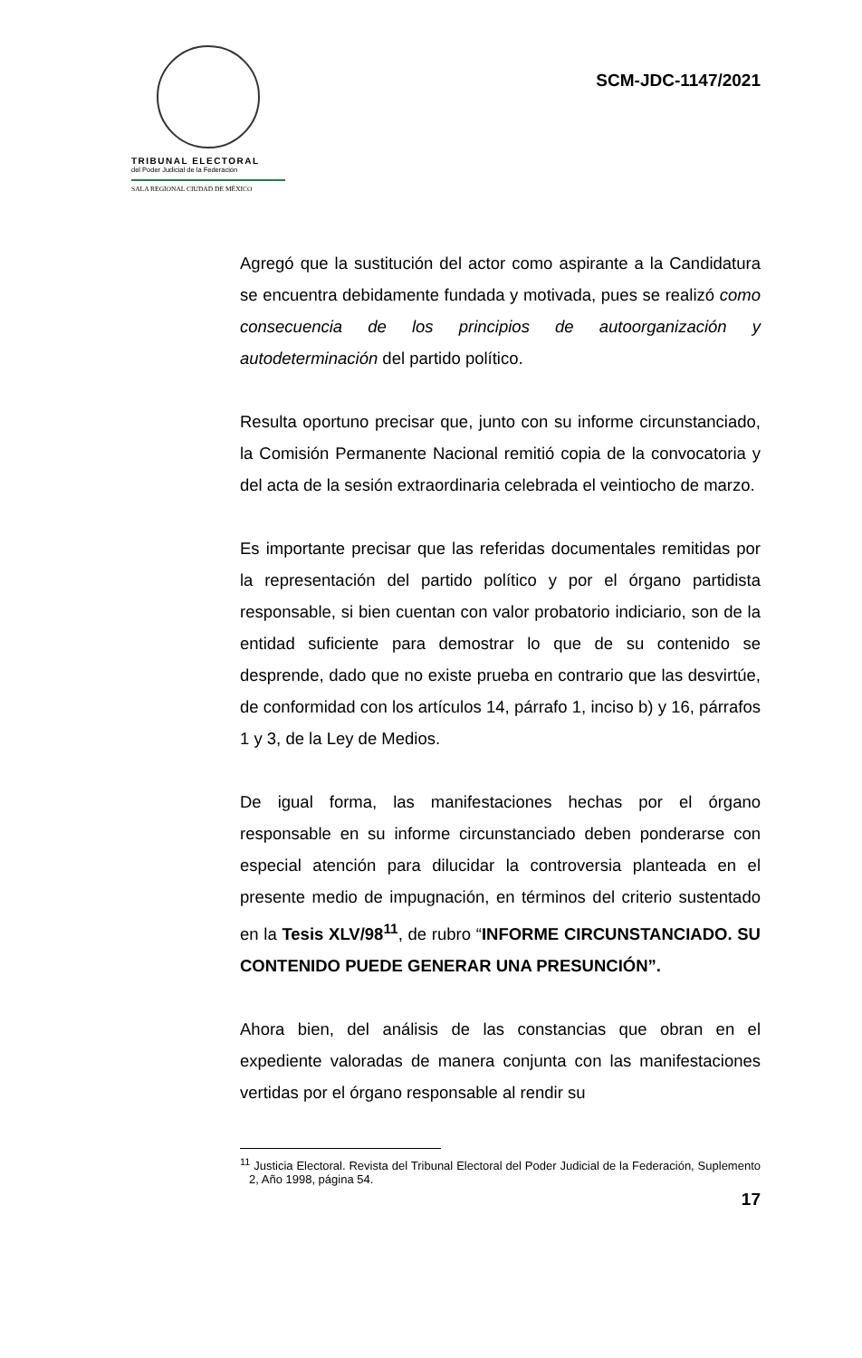TRIBUNAL ELECTORAL
del Poder Judicial de la Federación
SALA REGIONAL CIUDAD DE MÉXICO
SCM-JDC-1147/2021
Agregó que la sustitución del actor como aspirante a la Candidatura se encuentra debidamente fundada y motivada, pues se realizó como consecuencia de los principios de autoorganización y autodeterminación del partido político.
Resulta oportuno precisar que, junto con su informe circunstanciado, la Comisión Permanente Nacional remitió copia de la convocatoria y del acta de la sesión extraordinaria celebrada el veintiocho de marzo.
Es importante precisar que las referidas documentales remitidas por la representación del partido político y por el órgano partidista responsable, si bien cuentan con valor probatorio indiciario, son de la entidad suficiente para demostrar lo que de su contenido se desprende, dado que no existe prueba en contrario que las desvirtúe, de conformidad con los artículos 14, párrafo 1, inciso b) y 16, párrafos 1 y 3, de la Ley de Medios.
De igual forma, las manifestaciones hechas por el órgano responsable en su informe circunstanciado deben ponderarse con especial atención para dilucidar la controversia planteada en el presente medio de impugnación, en términos del criterio sustentado en la Tesis XLV/98<sup>11</sup>, de rubro “INFORME CIRCUNSTANCIADO. SU CONTENIDO PUEDE GENERAR UNA PRESUNCIÓN”.
Ahora bien, del análisis de las constancias que obran en el expediente valoradas de manera conjunta con las manifestaciones vertidas por el órgano responsable al rendir su
<sup>11</sup> Justicia Electoral. Revista del Tribunal Electoral del Poder Judicial de la Federación, Suplemento 2, Año 1998, página 54.
17